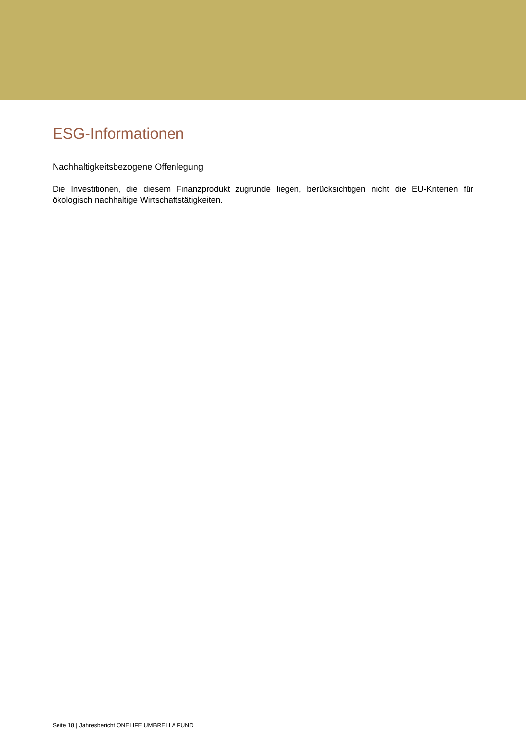ESG-Informationen
Nachhaltigkeitsbezogene Offenlegung
Die Investitionen, die diesem Finanzprodukt zugrunde liegen, berücksichtigen nicht die EU-Kriterien für ökologisch nachhaltige Wirtschaftstätigkeiten.
Seite 18 | Jahresbericht ONELIFE UMBRELLA FUND